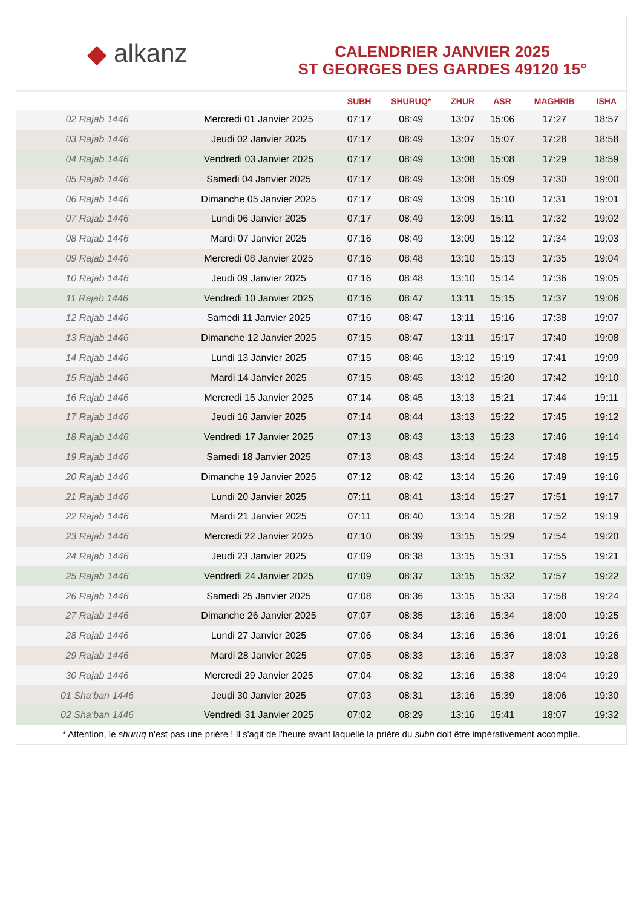◆ alkanz
CALENDRIER JANVIER 2025
ST GEORGES DES GARDES 49120 15°
| | | SUBH | SHURUQ* | ZHUR | ASR | MAGHRIB | ISHA |
| --- | --- | --- | --- | --- | --- | --- | --- |
| 02 Rajab 1446 | Mercredi 01 Janvier 2025 | 07:17 | 08:49 | 13:07 | 15:06 | 17:27 | 18:57 |
| 03 Rajab 1446 | Jeudi 02 Janvier 2025 | 07:17 | 08:49 | 13:07 | 15:07 | 17:28 | 18:58 |
| 04 Rajab 1446 | Vendredi 03 Janvier 2025 | 07:17 | 08:49 | 13:08 | 15:08 | 17:29 | 18:59 |
| 05 Rajab 1446 | Samedi 04 Janvier 2025 | 07:17 | 08:49 | 13:08 | 15:09 | 17:30 | 19:00 |
| 06 Rajab 1446 | Dimanche 05 Janvier 2025 | 07:17 | 08:49 | 13:09 | 15:10 | 17:31 | 19:01 |
| 07 Rajab 1446 | Lundi 06 Janvier 2025 | 07:17 | 08:49 | 13:09 | 15:11 | 17:32 | 19:02 |
| 08 Rajab 1446 | Mardi 07 Janvier 2025 | 07:16 | 08:49 | 13:09 | 15:12 | 17:34 | 19:03 |
| 09 Rajab 1446 | Mercredi 08 Janvier 2025 | 07:16 | 08:48 | 13:10 | 15:13 | 17:35 | 19:04 |
| 10 Rajab 1446 | Jeudi 09 Janvier 2025 | 07:16 | 08:48 | 13:10 | 15:14 | 17:36 | 19:05 |
| 11 Rajab 1446 | Vendredi 10 Janvier 2025 | 07:16 | 08:47 | 13:11 | 15:15 | 17:37 | 19:06 |
| 12 Rajab 1446 | Samedi 11 Janvier 2025 | 07:16 | 08:47 | 13:11 | 15:16 | 17:38 | 19:07 |
| 13 Rajab 1446 | Dimanche 12 Janvier 2025 | 07:15 | 08:47 | 13:11 | 15:17 | 17:40 | 19:08 |
| 14 Rajab 1446 | Lundi 13 Janvier 2025 | 07:15 | 08:46 | 13:12 | 15:19 | 17:41 | 19:09 |
| 15 Rajab 1446 | Mardi 14 Janvier 2025 | 07:15 | 08:45 | 13:12 | 15:20 | 17:42 | 19:10 |
| 16 Rajab 1446 | Mercredi 15 Janvier 2025 | 07:14 | 08:45 | 13:13 | 15:21 | 17:44 | 19:11 |
| 17 Rajab 1446 | Jeudi 16 Janvier 2025 | 07:14 | 08:44 | 13:13 | 15:22 | 17:45 | 19:12 |
| 18 Rajab 1446 | Vendredi 17 Janvier 2025 | 07:13 | 08:43 | 13:13 | 15:23 | 17:46 | 19:14 |
| 19 Rajab 1446 | Samedi 18 Janvier 2025 | 07:13 | 08:43 | 13:14 | 15:24 | 17:48 | 19:15 |
| 20 Rajab 1446 | Dimanche 19 Janvier 2025 | 07:12 | 08:42 | 13:14 | 15:26 | 17:49 | 19:16 |
| 21 Rajab 1446 | Lundi 20 Janvier 2025 | 07:11 | 08:41 | 13:14 | 15:27 | 17:51 | 19:17 |
| 22 Rajab 1446 | Mardi 21 Janvier 2025 | 07:11 | 08:40 | 13:14 | 15:28 | 17:52 | 19:19 |
| 23 Rajab 1446 | Mercredi 22 Janvier 2025 | 07:10 | 08:39 | 13:15 | 15:29 | 17:54 | 19:20 |
| 24 Rajab 1446 | Jeudi 23 Janvier 2025 | 07:09 | 08:38 | 13:15 | 15:31 | 17:55 | 19:21 |
| 25 Rajab 1446 | Vendredi 24 Janvier 2025 | 07:09 | 08:37 | 13:15 | 15:32 | 17:57 | 19:22 |
| 26 Rajab 1446 | Samedi 25 Janvier 2025 | 07:08 | 08:36 | 13:15 | 15:33 | 17:58 | 19:24 |
| 27 Rajab 1446 | Dimanche 26 Janvier 2025 | 07:07 | 08:35 | 13:16 | 15:34 | 18:00 | 19:25 |
| 28 Rajab 1446 | Lundi 27 Janvier 2025 | 07:06 | 08:34 | 13:16 | 15:36 | 18:01 | 19:26 |
| 29 Rajab 1446 | Mardi 28 Janvier 2025 | 07:05 | 08:33 | 13:16 | 15:37 | 18:03 | 19:28 |
| 30 Rajab 1446 | Mercredi 29 Janvier 2025 | 07:04 | 08:32 | 13:16 | 15:38 | 18:04 | 19:29 |
| 01 Sha‘ban 1446 | Jeudi 30 Janvier 2025 | 07:03 | 08:31 | 13:16 | 15:39 | 18:06 | 19:30 |
| 02 Sha‘ban 1446 | Vendredi 31 Janvier 2025 | 07:02 | 08:29 | 13:16 | 15:41 | 18:07 | 19:32 |
* Attention, le shuruq n'est pas une prière ! Il s'agit de l'heure avant laquelle la prière du subh doit être impérativement accomplie.